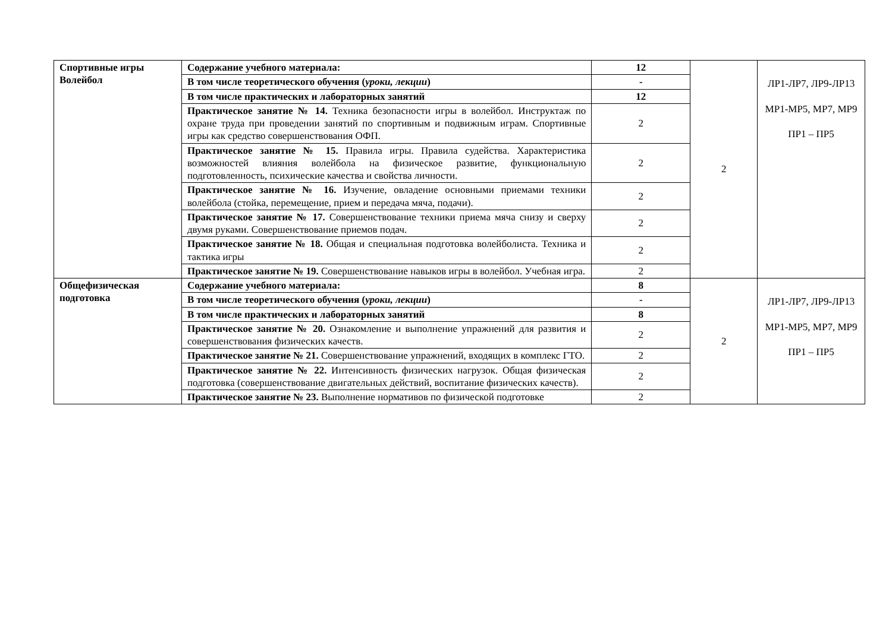| Спортивные игры Волейбол | Содержание учебного материала: | 12 | 2 | ЛР1-ЛР7, ЛР9-ЛР13 МР1-МР5, МР7, МР9 ПР1 – ПР5 |
| | В том числе теоретического обучения ( уроки, лекции ) | - | | |
| | В том числе практических и лабораторных занятий | 12 | | |
| | Практическое занятие № 14. Техника безопасности игры в волейбол. Инструктаж по охране труда при проведении занятий по спортивным и подвижным играм. Спортивные игры как средство совершенствования ОФП. | 2 | | |
| | Практическое занятие № 15. Правила игры. Правила судейства. Характеристика возможностей влияния волейбола на физическое развитие, функциональную подготовленность, психические качества и свойства личности. | 2 | | |
| | Практическое занятие № 16. Изучение, овладение основными приемами техники волейбола (стойка, перемещение, прием и передача мяча, подачи). | 2 | | |
| | Практическое занятие № 17. Совершенствование техники приема мяча снизу и сверху двумя руками. Совершенствование приемов подач. | 2 | | |
| | Практическое занятие № 18. Общая и специальная подготовка волейболиста. Техника и тактика игры | 2 | | |
| | Практическое занятие № 19. Совершенствование навыков игры в волейбол. Учебная игра. | 2 | | |
| Общефизическая подготовка | Содержание учебного материала: | 8 | 2 | ЛР1-ЛР7, ЛР9-ЛР13 МР1-МР5, МР7, МР9 ПР1 – ПР5 |
| | В том числе теоретического обучения ( уроки, лекции ) | - | | |
| | В том числе практических и лабораторных занятий | 8 | | |
| | Практическое занятие № 20. Ознакомление и выполнение упражнений для развития и совершенствования физических качеств. | 2 | | |
| | Практическое занятие № 21. Совершенствование упражнений, входящих в комплекс ГТО. | 2 | | |
| | Практическое занятие № 22. Интенсивность физических нагрузок. Общая физическая подготовка (совершенствование двигательных действий, воспитание физических качеств). | 2 | | |
| | Практическое занятие № 23. Выполнение нормативов по физической подготовке | 2 | | |